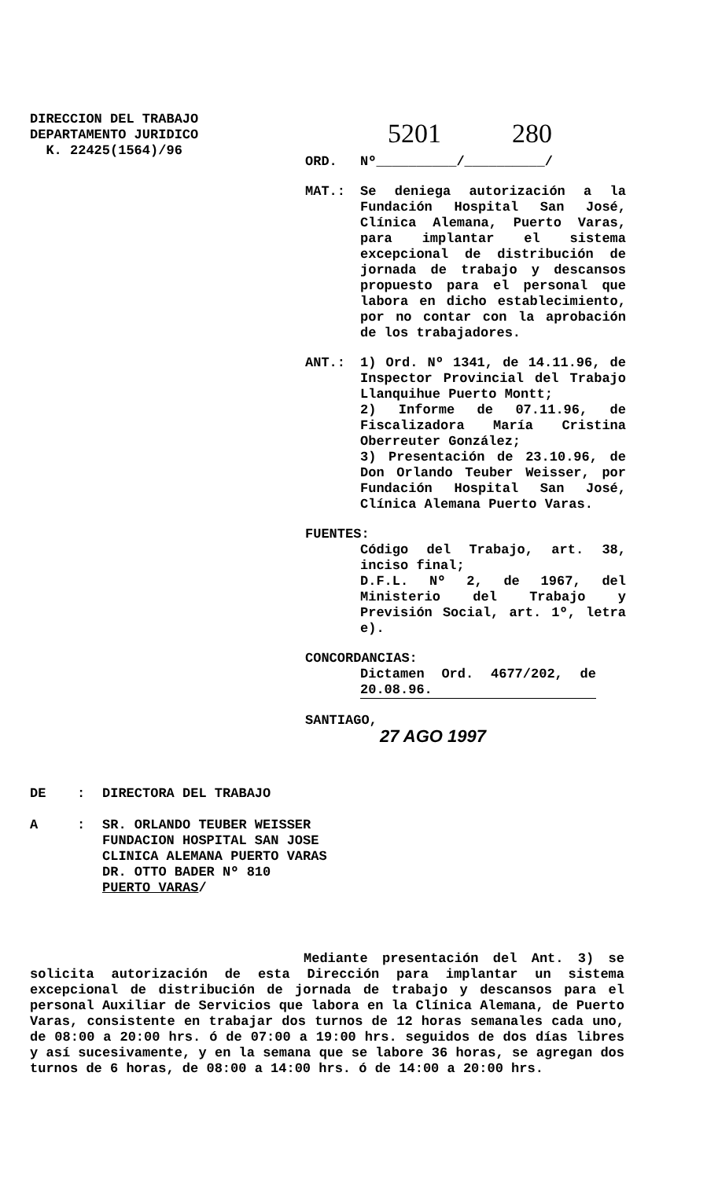DIRECCION DEL TRABAJO
DEPARTAMENTO JURIDICO
K. 22425(1564)/96
5201 280
ORD. Nº__________/__________/
MAT.: Se deniega autorización a la Fundación Hospital San José, Clínica Alemana, Puerto Varas, para implantar el sistema excepcional de distribución de jornada de trabajo y descansos propuesto para el personal que labora en dicho establecimiento, por no contar con la aprobación de los trabajadores.
ANT.: 1) Ord. Nº 1341, de 14.11.96, de Inspector Provincial del Trabajo Llanquihue Puerto Montt;
2) Informe de 07.11.96, de Fiscalizadora María Cristina Oberreuter González;
3) Presentación de 23.10.96, de Don Orlando Teuber Weisser, por Fundación Hospital San José, Clínica Alemana Puerto Varas.
FUENTES:
Código del Trabajo, art. 38, inciso final;
D.F.L. Nº 2, de 1967, del Ministerio del Trabajo y Previsión Social, art. 1º, letra e).
CONCORDANCIAS:
Dictamen Ord. 4677/202, de 20.08.96.
SANTIAGO,
27 AGO 1997
DE : DIRECTORA DEL TRABAJO
A : SR. ORLANDO TEUBER WEISSER
FUNDACION HOSPITAL SAN JOSE
CLINICA ALEMANA PUERTO VARAS
DR. OTTO BADER Nº 810
PUERTO VARAS/
Mediante presentación del Ant. 3) se solicita autorización de esta Dirección para implantar un sistema excepcional de distribución de jornada de trabajo y descansos para el personal Auxiliar de Servicios que labora en la Clínica Alemana, de Puerto Varas, consistente en trabajar dos turnos de 12 horas semanales cada uno, de 08:00 a 20:00 hrs. ó de 07:00 a 19:00 hrs. seguidos de dos días libres y así sucesivamente, y en la semana que se labore 36 horas, se agregan dos turnos de 6 horas, de 08:00 a 14:00 hrs. ó de 14:00 a 20:00 hrs.